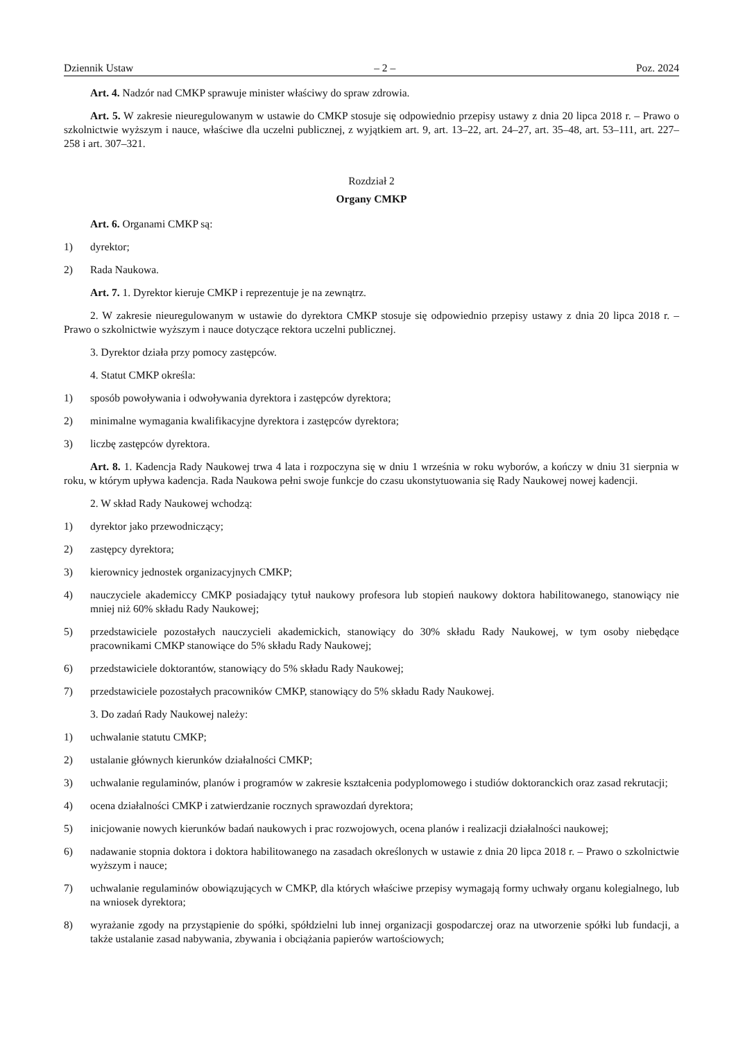Dziennik Ustaw – 2 – Poz. 2024
Art. 4. Nadzór nad CMKP sprawuje minister właściwy do spraw zdrowia.
Art. 5. W zakresie nieuregulowanym w ustawie do CMKP stosuje się odpowiednio przepisy ustawy z dnia 20 lipca 2018 r. – Prawo o szkolnictwie wyższym i nauce, właściwe dla uczelni publicznej, z wyjątkiem art. 9, art. 13–22, art. 24–27, art. 35–48, art. 53–111, art. 227–258 i art. 307–321.
Rozdział 2
Organy CMKP
Art. 6. Organami CMKP są:
1) dyrektor;
2) Rada Naukowa.
Art. 7. 1. Dyrektor kieruje CMKP i reprezentuje je na zewnątrz.
2. W zakresie nieuregulowanym w ustawie do dyrektora CMKP stosuje się odpowiednio przepisy ustawy z dnia 20 lipca 2018 r. – Prawo o szkolnictwie wyższym i nauce dotyczące rektora uczelni publicznej.
3. Dyrektor działa przy pomocy zastępców.
4. Statut CMKP określa:
1) sposób powoływania i odwoływania dyrektora i zastępców dyrektora;
2) minimalne wymagania kwalifikacyjne dyrektora i zastępców dyrektora;
3) liczbę zastępców dyrektora.
Art. 8. 1. Kadencja Rady Naukowej trwa 4 lata i rozpoczyna się w dniu 1 września w roku wyborów, a kończy w dniu 31 sierpnia w roku, w którym upływa kadencja. Rada Naukowa pełni swoje funkcje do czasu ukonstytuowania się Rady Naukowej nowej kadencji.
2. W skład Rady Naukowej wchodzą:
1) dyrektor jako przewodniczący;
2) zastępcy dyrektora;
3) kierownicy jednostek organizacyjnych CMKP;
4) nauczyciele akademiccy CMKP posiadający tytuł naukowy profesora lub stopień naukowy doktora habilitowanego, stanowiący nie mniej niż 60% składu Rady Naukowej;
5) przedstawiciele pozostałych nauczycieli akademickich, stanowiący do 30% składu Rady Naukowej, w tym osoby niebędące pracownikami CMKP stanowiące do 5% składu Rady Naukowej;
6) przedstawiciele doktorantów, stanowiący do 5% składu Rady Naukowej;
7) przedstawiciele pozostałych pracowników CMKP, stanowiący do 5% składu Rady Naukowej.
3. Do zadań Rady Naukowej należy:
1) uchwalanie statutu CMKP;
2) ustalanie głównych kierunków działalności CMKP;
3) uchwalanie regulaminów, planów i programów w zakresie kształcenia podyplomowego i studiów doktoranckich oraz zasad rekrutacji;
4) ocena działalności CMKP i zatwierdzanie rocznych sprawozdań dyrektora;
5) inicjowanie nowych kierunków badań naukowych i prac rozwojowych, ocena planów i realizacji działalności naukowej;
6) nadawanie stopnia doktora i doktora habilitowanego na zasadach określonych w ustawie z dnia 20 lipca 2018 r. – Prawo o szkolnictwie wyższym i nauce;
7) uchwalanie regulaminów obowiązujących w CMKP, dla których właściwe przepisy wymagają formy uchwały organu kolegialnego, lub na wniosek dyrektora;
8) wyrażanie zgody na przystąpienie do spółki, spółdzielni lub innej organizacji gospodarczej oraz na utworzenie spółki lub fundacji, a także ustalanie zasad nabywania, zbywania i obciążania papierów wartościowych;